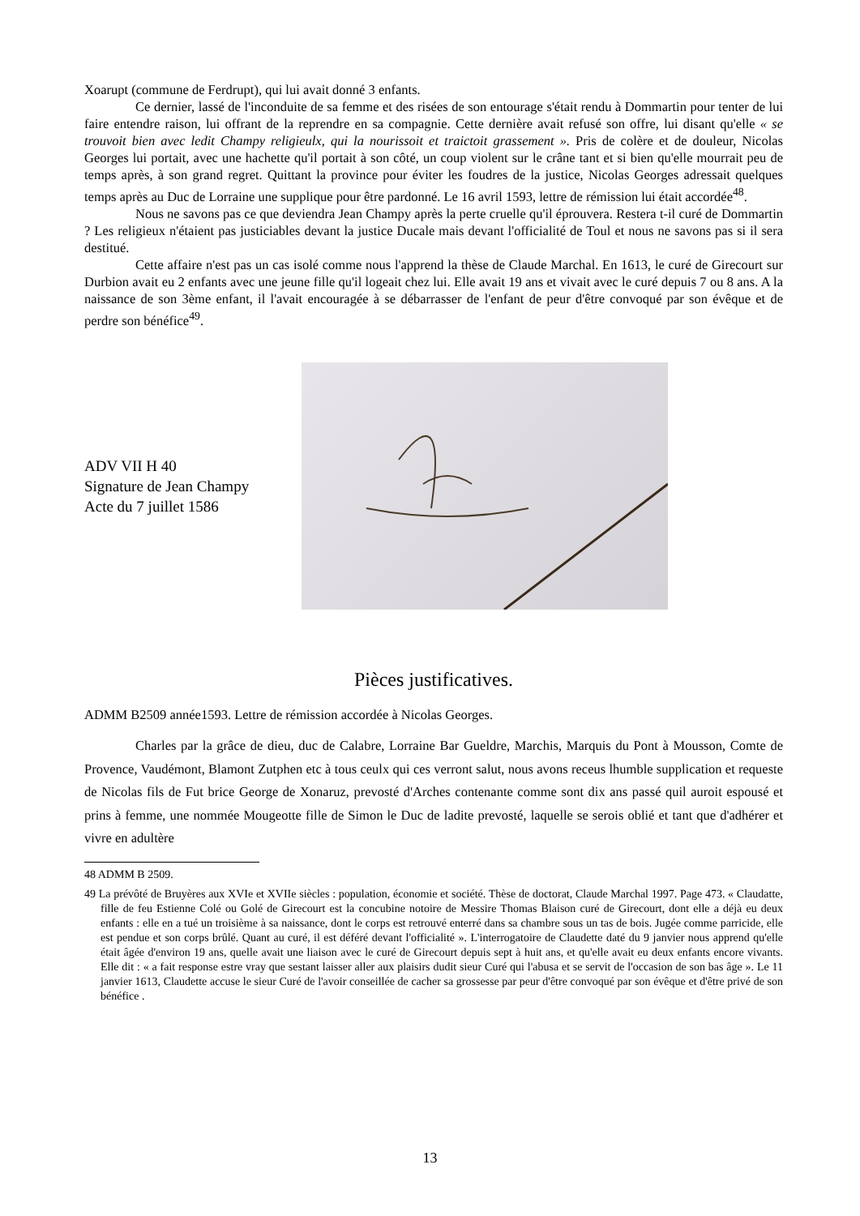Xoarupt (commune de Ferdrupt), qui lui avait donné 3 enfants.
Ce dernier, lassé de l'inconduite de sa femme et des risées de son entourage s'était rendu à Dommartin pour tenter de lui faire entendre raison, lui offrant de la reprendre en sa compagnie. Cette dernière avait refusé son offre, lui disant qu'elle « se trouvoit bien avec ledit Champy religieulx, qui la nourissoit et traictoit grassement ». Pris de colère et de douleur, Nicolas Georges lui portait, avec une hachette qu'il portait à son côté, un coup violent sur le crâne tant et si bien qu'elle mourrait peu de temps après, à son grand regret. Quittant la province pour éviter les foudres de la justice, Nicolas Georges adressait quelques temps après au Duc de Lorraine une supplique pour être pardonné. Le 16 avril 1593, lettre de rémission lui était accordée<sup>48</sup>.
Nous ne savons pas ce que deviendra Jean Champy après la perte cruelle qu'il éprouvera. Restera t-il curé de Dommartin ? Les religieux n'étaient pas justiciables devant la justice Ducale mais devant l'officialité de Toul et nous ne savons pas si il sera destitué.
Cette affaire n'est pas un cas isolé comme nous l'apprend la thèse de Claude Marchal. En 1613, le curé de Girecourt sur Durbion avait eu 2 enfants avec une jeune fille qu'il logeait chez lui. Elle avait 19 ans et vivait avec le curé depuis 7 ou 8 ans. A la naissance de son 3ème enfant, il l'avait encouragée à se débarrasser de l'enfant de peur d'être convoqué par son évêque et de perdre son bénéfice<sup>49</sup>.
ADV VII H 40
Signature de Jean Champy
Acte du 7 juillet 1586
Pièces justificatives.
ADMM B2509 année1593. Lettre de rémission accordée à Nicolas Georges.
Charles par la grâce de dieu, duc de Calabre, Lorraine Bar Gueldre, Marchis, Marquis du Pont à Mousson, Comte de Provence, Vaudémont, Blamont Zutphen etc à tous ceulx qui ces verront salut, nous avons receus lhumble supplication et requeste de Nicolas fils de Fut brice George de Xonaruz, prevosté d'Arches contenante comme sont dix ans passé quil auroit espousé et prins à femme, une nommée Mougeotte fille de Simon le Duc de ladite prevosté, laquelle se serois oblié et tant que d'adhérer et vivre en adultère
48 ADMM B 2509.
49 La prévôté de Bruyères aux XVIe et XVIIe siècles : population, économie et société. Thèse de doctorat, Claude Marchal 1997. Page 473. « Claudatte, fille de feu Estienne Colé ou Golé de Girecourt est la concubine notoire de Messire Thomas Blaison curé de Girecourt, dont elle a déjà eu deux enfants : elle en a tué un troisième à sa naissance, dont le corps est retrouvé enterré dans sa chambre sous un tas de bois. Jugée comme parricide, elle est pendue et son corps brûlé. Quant au curé, il est déféré devant l'officialité ». L'interrogatoire de Claudette daté du 9 janvier nous apprend qu'elle était âgée d'environ 19 ans, quelle avait une liaison avec le curé de Girecourt depuis sept à huit ans, et qu'elle avait eu deux enfants encore vivants. Elle dit : « a fait response estre vray que sestant laisser aller aux plaisirs dudit sieur Curé qui l'abusa et se servit de l'occasion de son bas âge ». Le 11 janvier 1613, Claudette accuse le sieur Curé de l'avoir conseillée de cacher sa grossesse par peur d'être convoqué par son évêque et d'être privé de son bénéfice .
13